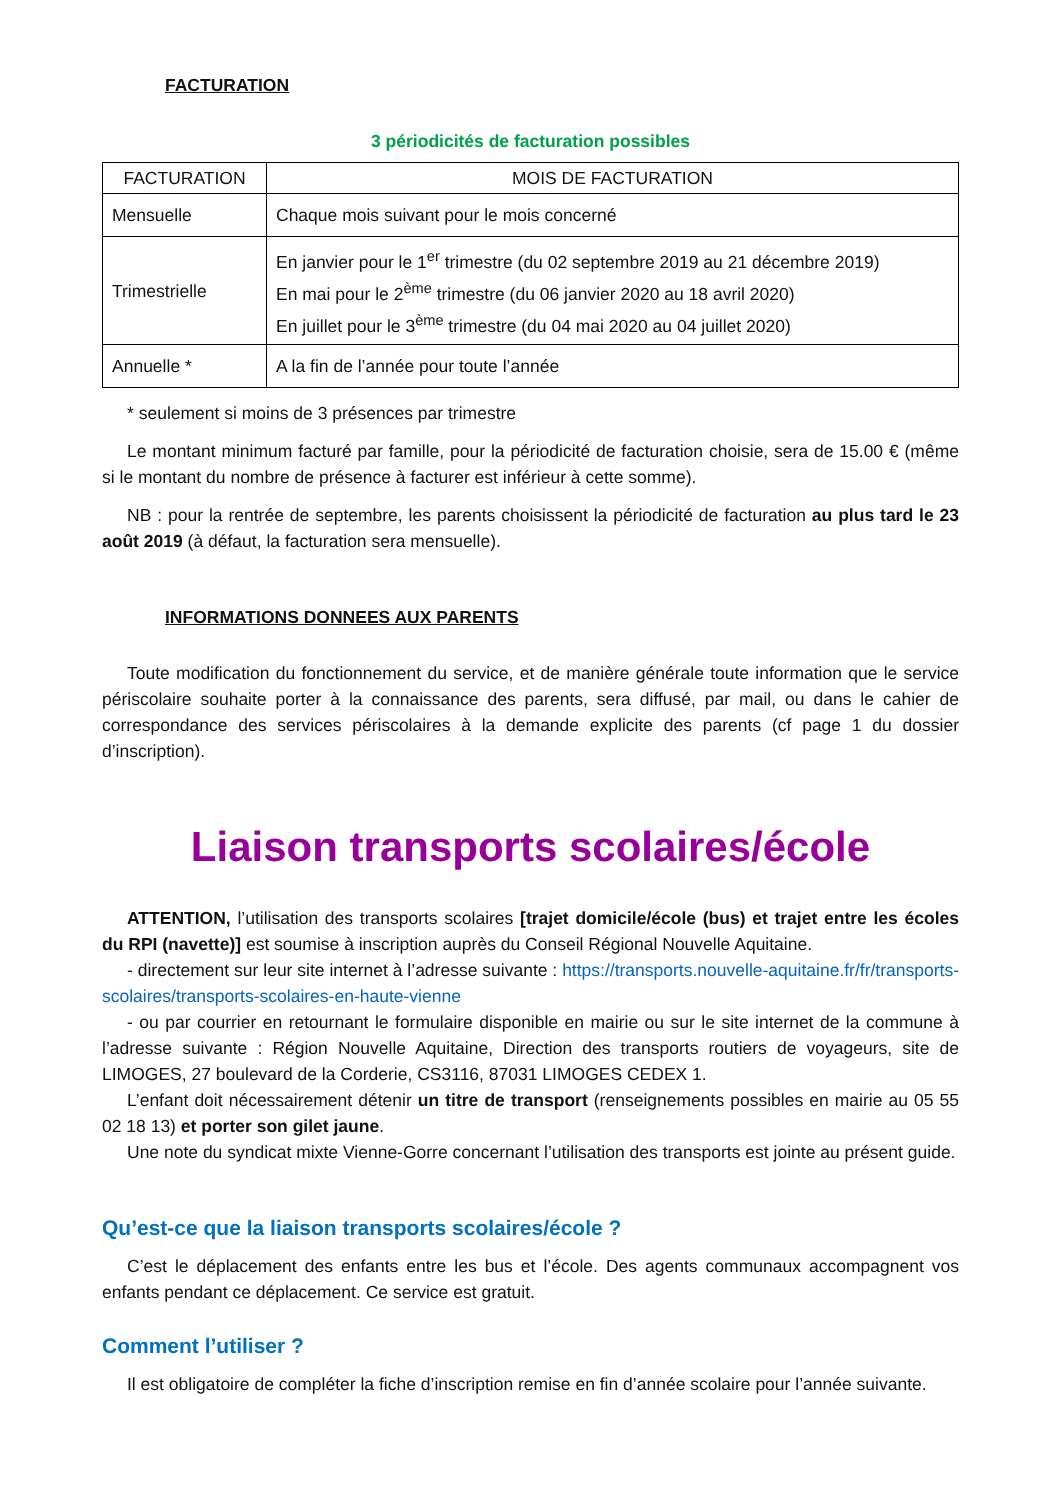FACTURATION
3 périodicités de facturation possibles
| FACTURATION | MOIS DE FACTURATION |
| --- | --- |
| Mensuelle | Chaque mois suivant pour le mois concerné |
| Trimestrielle | En janvier pour le 1<sup>er</sup> trimestre (du 02 septembre 2019 au 21 décembre 2019) En mai pour le 2<sup>ème</sup> trimestre (du 06 janvier 2020 au 18 avril 2020) En juillet pour le 3<sup>ème</sup> trimestre (du 04 mai 2020 au 04 juillet 2020) |
| Annuelle * | A la fin de l’année pour toute l’année |
* seulement si moins de 3 présences par trimestre
Le montant minimum facturé par famille, pour la périodicité de facturation choisie, sera de 15.00 € (même si le montant du nombre de présence à facturer est inférieur à cette somme).
NB : pour la rentrée de septembre, les parents choisissent la périodicité de facturation au plus tard le 23 août 2019 (à défaut, la facturation sera mensuelle).
INFORMATIONS DONNEES AUX PARENTS
Toute modification du fonctionnement du service, et de manière générale toute information que le service périscolaire souhaite porter à la connaissance des parents, sera diffusé, par mail, ou dans le cahier de correspondance des services périscolaires à la demande explicite des parents (cf page 1 du dossier d’inscription).
Liaison transports scolaires/école
ATTENTION, l’utilisation des transports scolaires [trajet domicile/école (bus) et trajet entre les écoles du RPI (navette)] est soumise à inscription auprès du Conseil Régional Nouvelle Aquitaine.
- directement sur leur site internet à l’adresse suivante : https://transports.nouvelle-aquitaine.fr/fr/transports-scolaires/transports-scolaires-en-haute-vienne
- ou par courrier en retournant le formulaire disponible en mairie ou sur le site internet de la commune à l’adresse suivante : Région Nouvelle Aquitaine, Direction des transports routiers de voyageurs, site de LIMOGES, 27 boulevard de la Corderie, CS3116, 87031 LIMOGES CEDEX 1.
L’enfant doit nécessairement détenir un titre de transport (renseignements possibles en mairie au 05 55 02 18 13) et porter son gilet jaune.
Une note du syndicat mixte Vienne-Gorre concernant l’utilisation des transports est jointe au présent guide.
Qu’est-ce que la liaison transports scolaires/école ?
C’est le déplacement des enfants entre les bus et l’école. Des agents communaux accompagnent vos enfants pendant ce déplacement. Ce service est gratuit.
Comment l’utiliser ?
Il est obligatoire de compléter la fiche d’inscription remise en fin d’année scolaire pour l’année suivante.